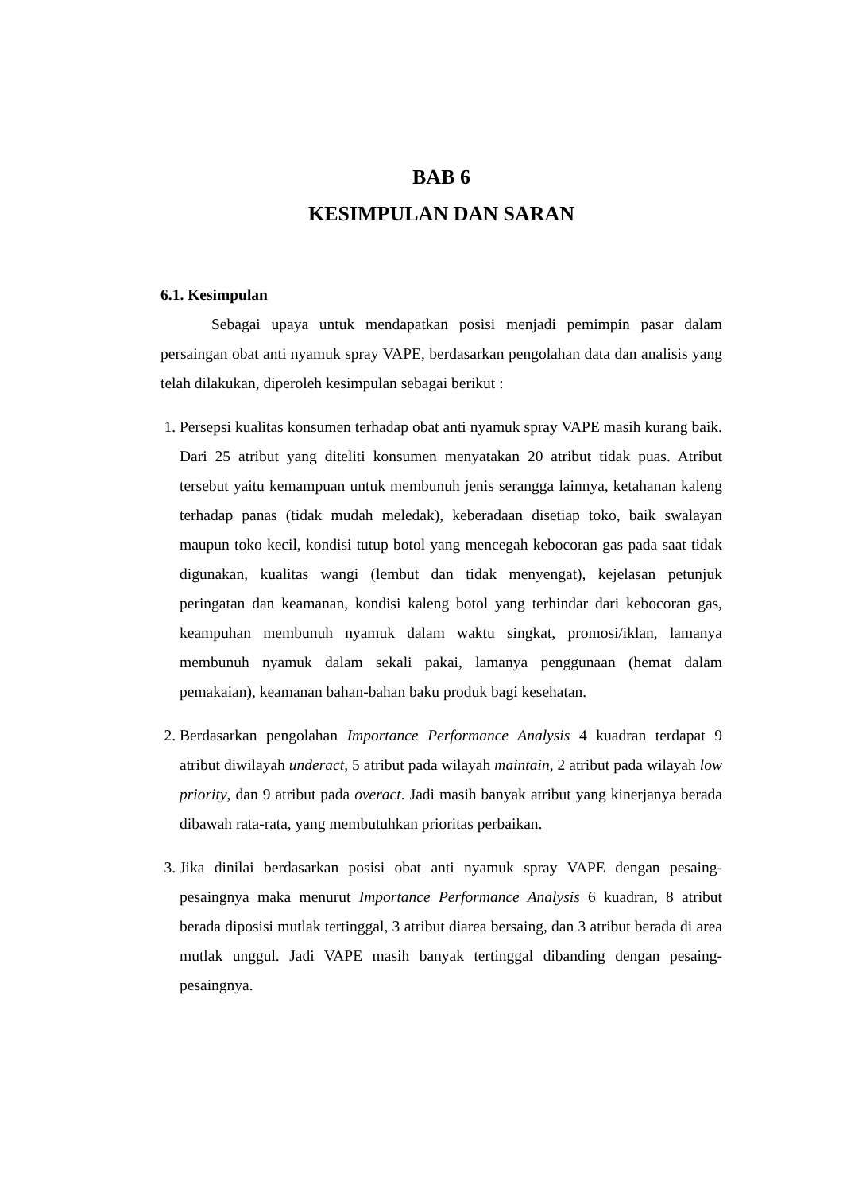BAB 6
KESIMPULAN DAN SARAN
6.1. Kesimpulan
Sebagai upaya untuk mendapatkan posisi menjadi pemimpin pasar dalam persaingan obat anti nyamuk spray VAPE, berdasarkan pengolahan data dan analisis yang telah dilakukan, diperoleh kesimpulan sebagai berikut :
1. Persepsi kualitas konsumen terhadap obat anti nyamuk spray VAPE masih kurang baik. Dari 25 atribut yang diteliti konsumen menyatakan 20 atribut tidak puas. Atribut tersebut yaitu kemampuan untuk membunuh jenis serangga lainnya, ketahanan kaleng terhadap panas (tidak mudah meledak), keberadaan disetiap toko, baik swalayan maupun toko kecil, kondisi tutup botol yang mencegah kebocoran gas pada saat tidak digunakan, kualitas wangi (lembut dan tidak menyengat), kejelasan petunjuk peringatan dan keamanan, kondisi kaleng botol yang terhindar dari kebocoran gas, keampuhan membunuh nyamuk dalam waktu singkat, promosi/iklan, lamanya membunuh nyamuk dalam sekali pakai, lamanya penggunaan (hemat dalam pemakaian), keamanan bahan-bahan baku produk bagi kesehatan.
2. Berdasarkan pengolahan Importance Performance Analysis 4 kuadran terdapat 9 atribut diwilayah underact, 5 atribut pada wilayah maintain, 2 atribut pada wilayah low priority, dan 9 atribut pada overact. Jadi masih banyak atribut yang kinerjanya berada dibawah rata-rata, yang membutuhkan prioritas perbaikan.
3. Jika dinilai berdasarkan posisi obat anti nyamuk spray VAPE dengan pesaing-pesaingnya maka menurut Importance Performance Analysis 6 kuadran, 8 atribut berada diposisi mutlak tertinggal, 3 atribut diarea bersaing, dan 3 atribut berada di area mutlak unggul. Jadi VAPE masih banyak tertinggal dibanding dengan pesaing-pesaingnya.